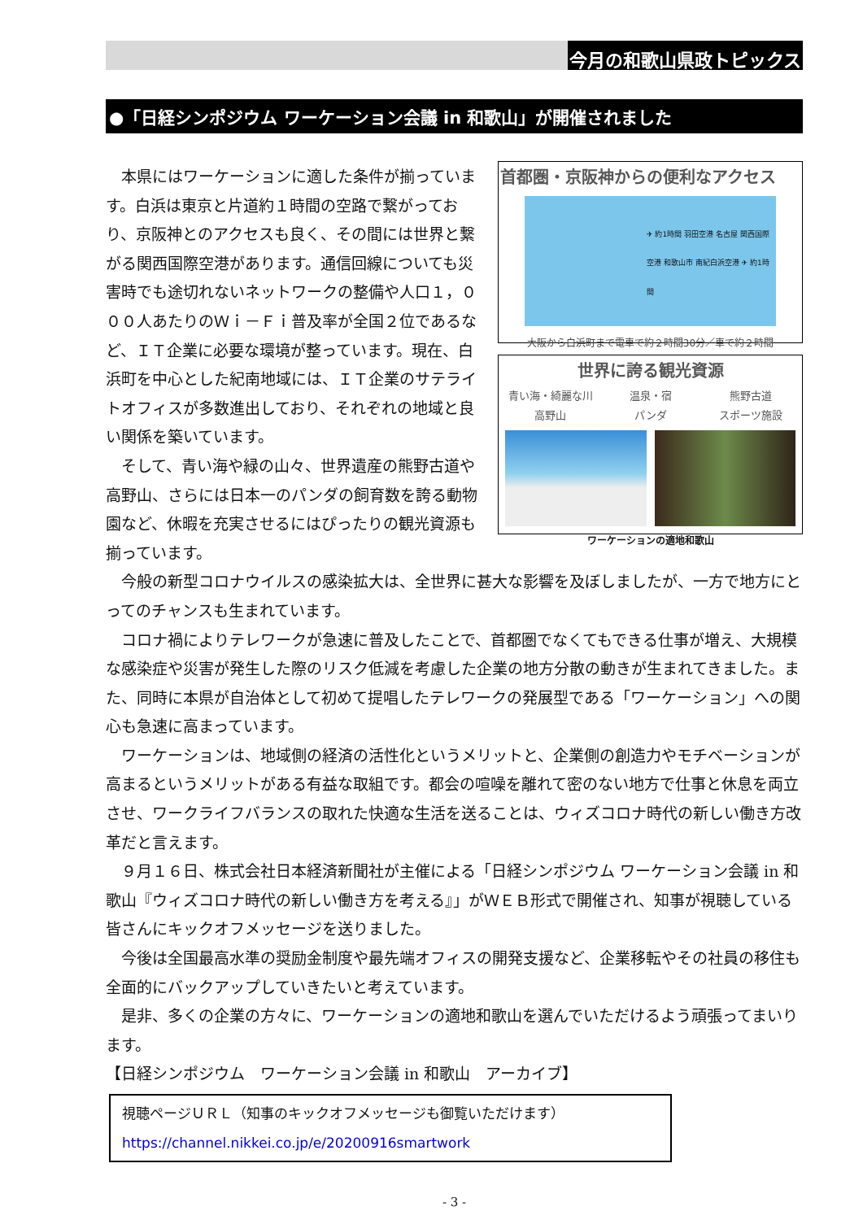今月の和歌山県政トピックス
●「日経シンポジウム ワーケーション会議 in 和歌山」が開催されました
首都圏・京阪神からの便利なアクセス
✈ 約1時間 羽田空港 名古屋 関西国際空港 和歌山市 南紀白浜空港 ✈ 約1時間
大阪から白浜町まで電車で約２時間30分／車で約２時間
世界に誇る観光資源
青い海・綺麗な川 温泉・宿 熊野古道 高野山 パンダ スポーツ施設
ワーケーションの適地和歌山
本県にはワーケーションに適した条件が揃っています。白浜は東京と片道約１時間の空路で繋がっており、京阪神とのアクセスも良く、その間には世界と繋がる関西国際空港があります。通信回線についても災害時でも途切れないネットワークの整備や人口１，０００人あたりのＷｉ－Ｆｉ普及率が全国２位であるなど、ＩＴ企業に必要な環境が整っています。現在、白浜町を中心とした紀南地域には、ＩＴ企業のサテライトオフィスが多数進出しており、それぞれの地域と良い関係を築いています。
そして、青い海や緑の山々、世界遺産の熊野古道や高野山、さらには日本一のパンダの飼育数を誇る動物園など、休暇を充実させるにはぴったりの観光資源も揃っています。
今般の新型コロナウイルスの感染拡大は、全世界に甚大な影響を及ぼしましたが、一方で地方にとってのチャンスも生まれています。
コロナ禍によりテレワークが急速に普及したことで、首都圏でなくてもできる仕事が増え、大規模な感染症や災害が発生した際のリスク低減を考慮した企業の地方分散の動きが生まれてきました。また、同時に本県が自治体として初めて提唱したテレワークの発展型である「ワーケーション」への関心も急速に高まっています。
ワーケーションは、地域側の経済の活性化というメリットと、企業側の創造力やモチベーションが高まるというメリットがある有益な取組です。都会の喧噪を離れて密のない地方で仕事と休息を両立させ、ワークライフバランスの取れた快適な生活を送ることは、ウィズコロナ時代の新しい働き方改革だと言えます。
９月１６日、株式会社日本経済新聞社が主催による「日経シンポジウム ワーケーション会議 in 和歌山『ウィズコロナ時代の新しい働き方を考える』」がＷＥＢ形式で開催され、知事が視聴している皆さんにキックオフメッセージを送りました。
今後は全国最高水準の奨励金制度や最先端オフィスの開発支援など、企業移転やその社員の移住も全面的にバックアップしていきたいと考えています。
是非、多くの企業の方々に、ワーケーションの適地和歌山を選んでいただけるよう頑張ってまいります。
【日経シンポジウム　ワーケーション会議 in 和歌山　アーカイブ】
視聴ページＵＲＬ（知事のキックオフメッセージも御覧いただけます）
https://channel.nikkei.co.jp/e/20200916smartwork
- 3 -